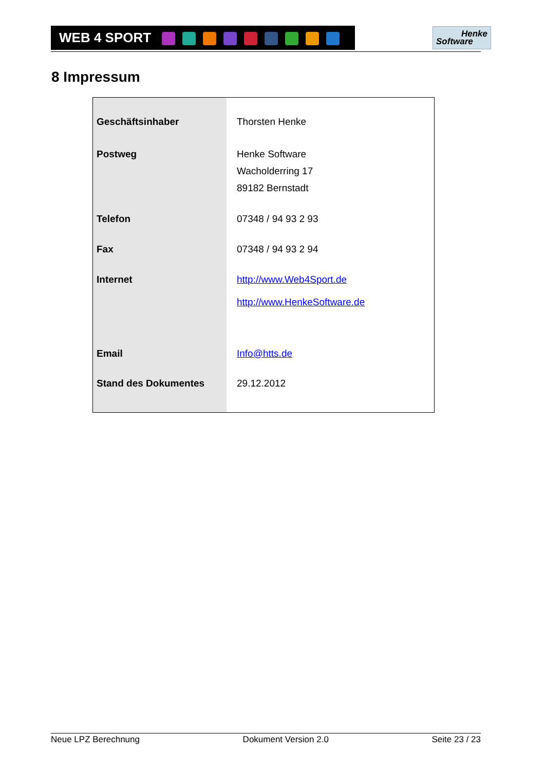WEB 4 SPORT
Henke
Software
8 Impressum
| Geschäftsinhaber | Thorsten Henke |
| Postweg | Henke Software Wacholderring 17 89182 Bernstadt |
| Telefon | 07348 / 94 93 2 93 |
| Fax | 07348 / 94 93 2 94 |
| Internet | http://www.Web4Sport.de http://www.HenkeSoftware.de |
| Email | Info@htts.de |
| Stand des Dokumentes | 29.12.2012 |
Neue LPZ Berechnung Dokument Version 2.0 Seite 23 / 23